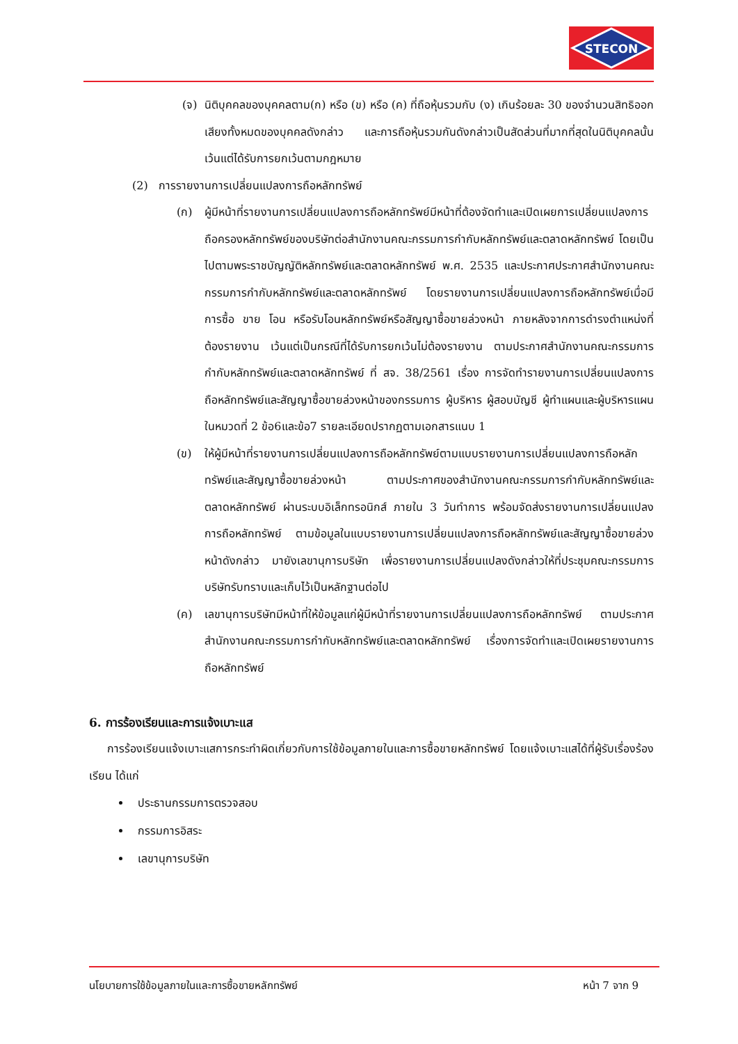STECON
(จ) นิติบุคคลของบุคคลตาม(ก) หรือ (ข) หรือ (ค) ที่ถือหุ้นรวมกับ (ง) เกินร้อยละ 30 ของจำนวนสิทธิออกเสียงทั้งหมดของบุคคลดังกล่าว และการถือหุ้นรวมกันดังกล่าวเป็นสัดส่วนที่มากที่สุดในนิติบุคคลนั้น เว้นแต่ได้รับการยกเว้นตามกฎหมาย
(2) การรายงานการเปลี่ยนแปลงการถือหลักทรัพย์
(ก) ผู้มีหน้าที่รายงานการเปลี่ยนแปลงการถือหลักทรัพย์มีหน้าที่ต้องจัดทำและเปิดเผยการเปลี่ยนแปลงการถือครองหลักทรัพย์ของบริษัทต่อสำนักงานคณะกรรมการกำกับหลักทรัพย์และตลาดหลักทรัพย์ โดยเป็นไปตามพระราชบัญญัติหลักทรัพย์และตลาดหลักทรัพย์ พ.ศ. 2535 และประกาศประกาศสำนักงานคณะกรรมการกำกับหลักทรัพย์และตลาดหลักทรัพย์ โดยรายงานการเปลี่ยนแปลงการถือหลักทรัพย์เมื่อมีการซื้อ ขาย โอน หรือรับโอนหลักทรัพย์หรือสัญญาซื้อขายล่วงหน้า ภายหลังจากการดำรงตำแหน่งที่ต้องรายงาน เว้นแต่เป็นกรณีที่ได้รับการยกเว้นไม่ต้องรายงาน ตามประกาศสำนักงานคณะกรรมการกำกับหลักทรัพย์และตลาดหลักทรัพย์ ที่ สจ. 38/2561 เรื่อง การจัดทำรายงานการเปลี่ยนแปลงการถือหลักทรัพย์และสัญญาซื้อขายล่วงหน้าของกรรมการ ผู้บริหาร ผู้สอบบัญชี ผู้ทำแผนและผู้บริหารแผน ในหมวดที่ 2 ข้อ6และข้อ7 รายละเอียดปรากฏตามเอกสารแนบ 1
(ข) ให้ผู้มีหน้าที่รายงานการเปลี่ยนแปลงการถือหลักทรัพย์ตามแบบรายงานการเปลี่ยนแปลงการถือหลักทรัพย์และสัญญาซื้อขายล่วงหน้า ตามประกาศของสำนักงานคณะกรรมการกำกับหลักทรัพย์และตลาดหลักทรัพย์ ผ่านระบบอิเล็กทรอนิกส์ ภายใน 3 วันทำการ พร้อมจัดส่งรายงานการเปลี่ยนแปลงการถือหลักทรัพย์ ตามข้อมูลในแบบรายงานการเปลี่ยนแปลงการถือหลักทรัพย์และสัญญาซื้อขายล่วงหน้าดังกล่าว มายังเลขานุการบริษัท เพื่อรายงานการเปลี่ยนแปลงดังกล่าวให้ที่ประชุมคณะกรรมการบริษัทรับทราบและเก็บไว้เป็นหลักฐานต่อไป
(ค) เลขานุการบริษัทมีหน้าที่ให้ข้อมูลแก่ผู้มีหน้าที่รายงานการเปลี่ยนแปลงการถือหลักทรัพย์ ตามประกาศสำนักงานคณะกรรมการกำกับหลักทรัพย์และตลาดหลักทรัพย์ เรื่องการจัดทำและเปิดเผยรายงานการถือหลักทรัพย์
6. การร้องเรียนและการแจ้งเบาะแส
การร้องเรียนแจ้งเบาะแสการกระทำผิดเกี่ยวกับการใช้ข้อมูลภายในและการซื้อขายหลักทรัพย์ โดยแจ้งเบาะแสได้ที่ผู้รับเรื่องร้องเรียน ได้แก่
ประธานกรรมการตรวจสอบ
กรรมการอิสระ
เลขานุการบริษัท
นโยบายการใช้ข้อมูลภายในและการซื้อขายหลักทรัพย์ หน้า 7 จาก 9